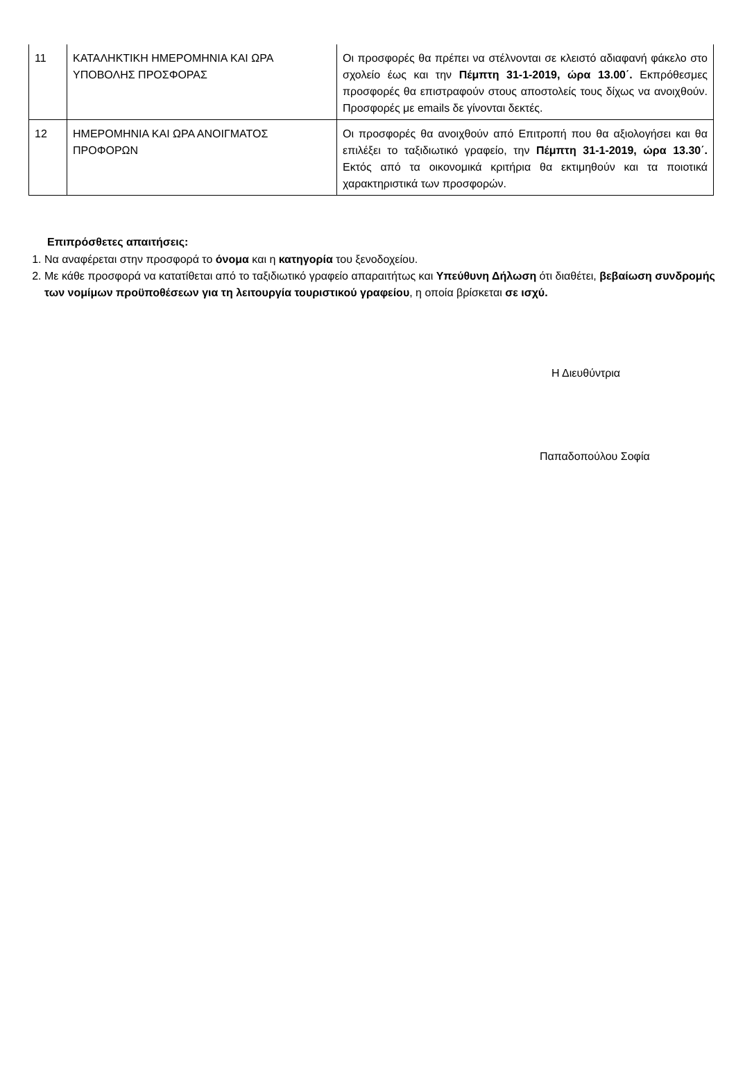| 11 | ΚΑΤΑΛΗΚΤΙΚΗ ΗΜΕΡΟΜΗΝΙΑ ΚΑΙ ΩΡΑ ΥΠΟΒΟΛΗΣ ΠΡΟΣΦΟΡΑΣ | Οι προσφορές θα πρέπει να στέλνονται σε κλειστό αδιαφανή φάκελο στο σχολείο έως και την Πέμπτη 31-1-2019, ώρα 13.00΄. Εκπρόθεσμες προσφορές θα επιστραφούν στους αποστολείς τους δίχως να ανοιχθούν. Προσφορές με emails δε γίνονται δεκτές. |
| 12 | ΗΜΕΡΟΜΗΝΙΑ ΚΑΙ ΩΡΑ ΑΝΟΙΓΜΑΤΟΣ ΠΡΟΦΟΡΩΝ | Οι προσφορές θα ανοιχθούν από Επιτροπή που θα αξιολογήσει και θα επιλέξει το ταξιδιωτικό γραφείο, την Πέμπτη 31-1-2019, ώρα 13.30΄. Εκτός από τα οικονομικά κριτήρια θα εκτιμηθούν και τα ποιοτικά χαρακτηριστικά των προσφορών. |
Επιπρόσθετες απαιτήσεις:
1. Να αναφέρεται στην προσφορά το όνομα και η κατηγορία του ξενοδοχείου.
2. Με κάθε προσφορά να κατατίθεται από το ταξιδιωτικό γραφείο απαραιτήτως και Υπεύθυνη Δήλωση ότι διαθέτει, βεβαίωση συνδρομής των νομίμων προϋποθέσεων για τη λειτουργία τουριστικού γραφείου, η οποία βρίσκεται σε ισχύ.
Η Διευθύντρια
Παπαδοπούλου Σοφία